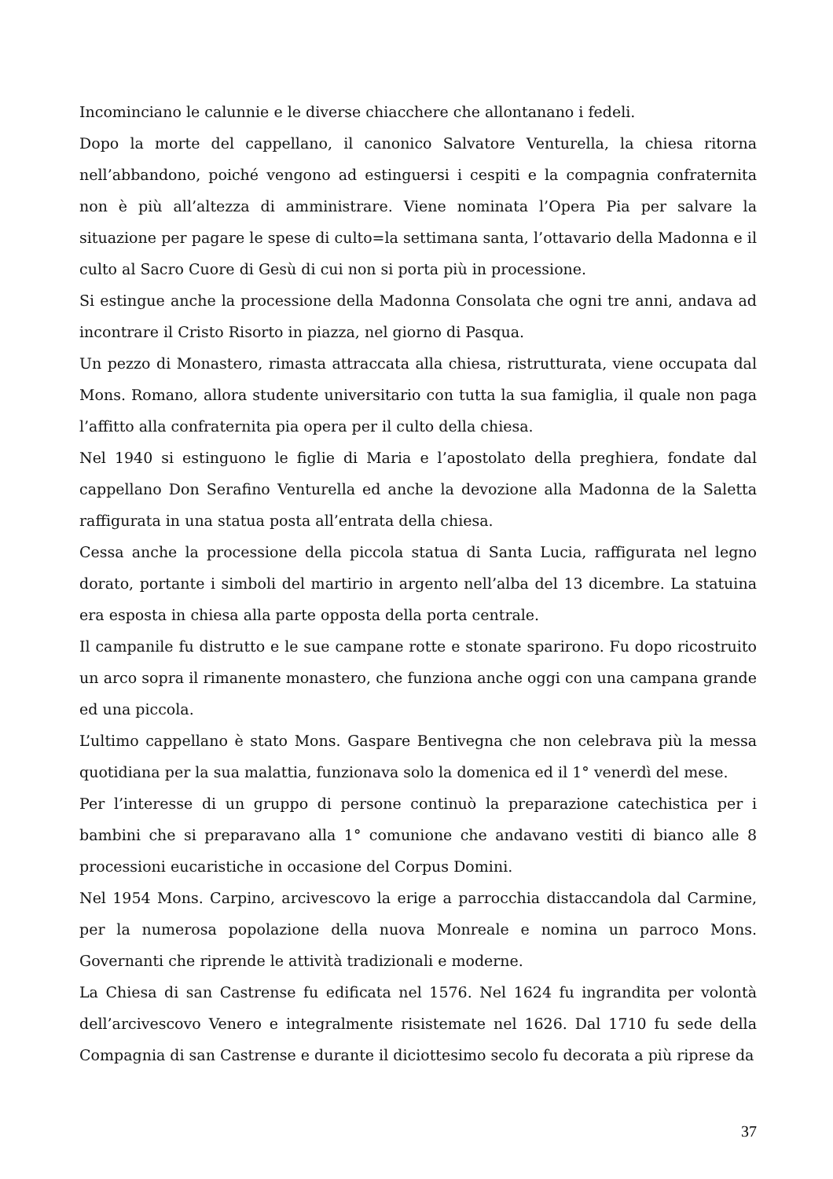Incominciano le calunnie e le diverse chiacchere che allontanano i fedeli.
Dopo la morte del cappellano, il canonico Salvatore Venturella, la chiesa ritorna nell’abbandono, poiché vengono ad estinguersi i cespiti e la compagnia confraternita non è più all’altezza di amministrare. Viene nominata l’Opera Pia per salvare la situazione per pagare le spese di culto=la settimana santa, l’ottavario della Madonna e il culto al Sacro Cuore di Gesù di cui non si porta più in processione.
Si estingue anche la processione della Madonna Consolata che ogni tre anni, andava ad incontrare il Cristo Risorto in piazza, nel giorno di Pasqua.
Un pezzo di Monastero, rimasta attraccata alla chiesa, ristrutturata, viene occupata dal Mons. Romano, allora studente universitario con tutta la sua famiglia, il quale non paga l’affitto alla confraternita pia opera per il culto della chiesa.
Nel 1940 si estinguono le figlie di Maria e l’apostolato della preghiera, fondate dal cappellano Don Serafino Venturella ed anche la devozione alla Madonna de la Saletta raffigurata in una statua posta all’entrata della chiesa.
Cessa anche la processione della piccola statua di Santa Lucia, raffigurata nel legno dorato, portante i simboli del martirio in argento nell’alba del 13 dicembre. La statuina era esposta in chiesa alla parte opposta della porta centrale.
Il campanile fu distrutto e le sue campane rotte e stonate sparirono. Fu dopo ricostruito un arco sopra il rimanente monastero, che funziona anche oggi con una campana grande ed una piccola.
L’ultimo cappellano è stato Mons. Gaspare Bentivegna che non celebrava più la messa quotidiana per la sua malattia, funzionava solo la domenica ed il 1° venerdì del mese.
Per l’interesse di un gruppo di persone continuò la preparazione catechistica per i bambini che si preparavano alla 1° comunione che andavano vestiti di bianco alle 8 processioni eucaristiche in occasione del Corpus Domini.
Nel 1954 Mons. Carpino, arcivescovo la erige a parrocchia distaccandola dal Carmine, per la numerosa popolazione della nuova Monreale e nomina un parroco Mons. Governanti che riprende le attività tradizionali e moderne.
La Chiesa di san Castrense fu edificata nel 1576. Nel 1624 fu ingrandita per volontà dell’arcivescovo Venero e integralmente risistemate nel 1626. Dal 1710 fu sede della Compagnia di san Castrense e durante il diciottesimo secolo fu decorata a più riprese da
37